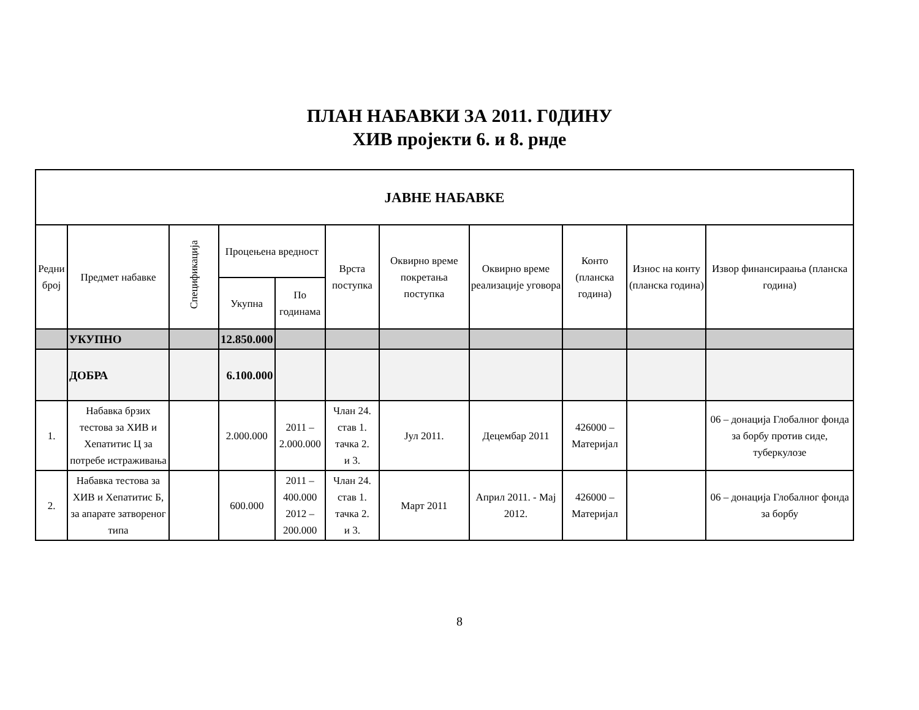ПЛАН НАБАВКИ ЗА 2011. Г0ДИНУ
ХИВ пројекти 6. и 8. рнде
| ЈАВНЕ НАБАВКЕ | | | | | | | | | | |
| --- | --- | --- | --- | --- | --- | --- | --- | --- | --- | --- |
| Редни број | Предмет набавке | Спецификација | Процењена вредност | | Врста поступка | Оквирно време покретања поступка | Оквирно време реализације уговора | Конто (планска година) | Износ на конту (планска година) | Извор финансираања (планска година) |
| | | | Укупна | По годинама | | | | | | |
| | УКУПНО | | 12.850.000 | | | | | | | |
| | ДОБРА | | 6.100.000 | | | | | | | |
| 1. | Набавка брзих тестова за ХИВ и Хепатитис Ц за потребе истраживања | | 2.000.000 | 2011 – 2.000.000 | Члан 24. став 1. тачка 2. и 3. | Јул 2011. | Децембар 2011 | 426000 – Материјал | | 06 – донација Глобалног фонда за борбу против сиде, туберкулозе |
| 2. | Набавка тестова за ХИВ и Хепатитис Б, за апарате затвореног типа | | 600.000 | 2011 – 400.000 2012 – 200.000 | Члан 24. став 1. тачка 2. и 3. | Март 2011 | Април 2011. - Мај 2012. | 426000 – Материјал | | 06 – донација Глобалног фонда за борбу |
8